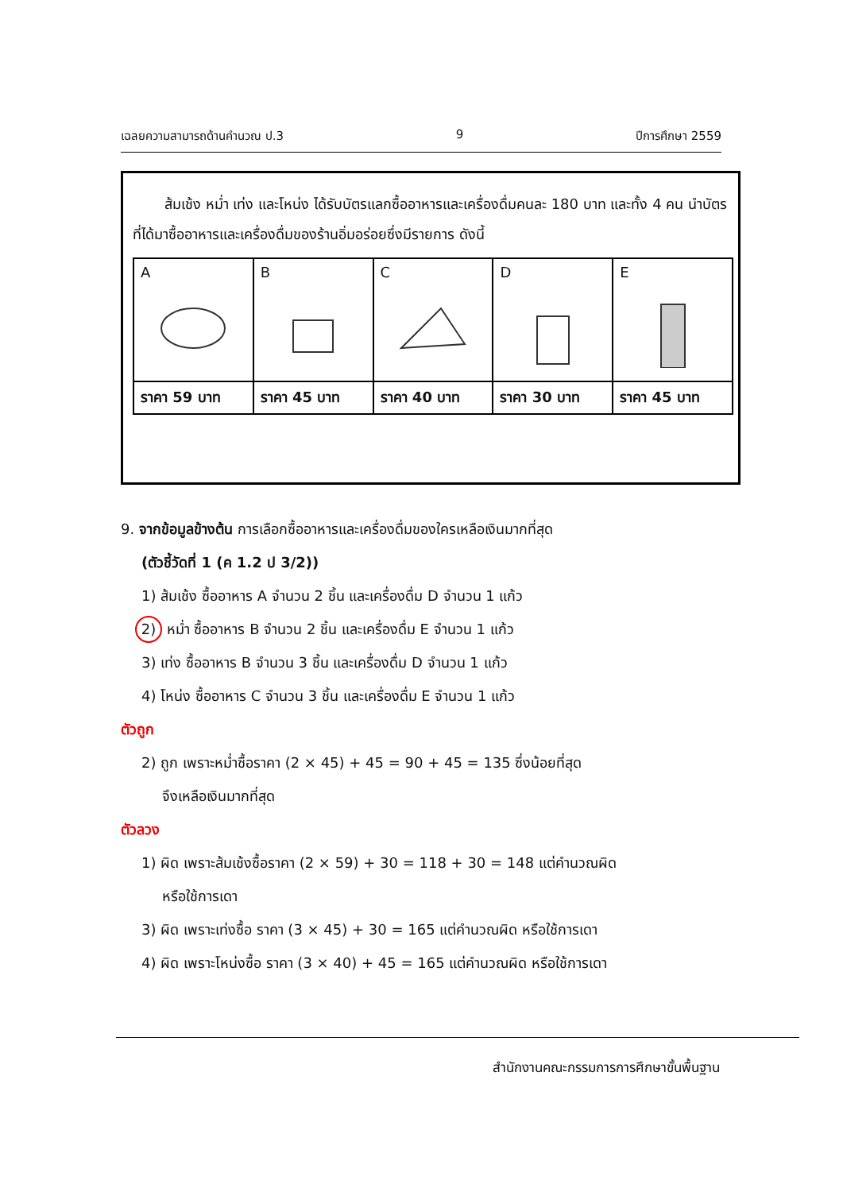เฉลยความสามารถด้านคำนวณ ป.3 9 ปีการศึกษา 2559
ส้มเช้ง หม่ำ เท่ง และโหน่ง ได้รับบัตรแลกซื้ออาหารและเครื่องดื่มคนละ 180 บาท และทั้ง 4 คน นำบัตรที่ได้มาซื้ออาหารและเครื่องดื่มของร้านอิ่มอร่อยซึ่งมีรายการ ดังนี้
| A | B | C | D | E |
| ราคา 59 บาท | ราคา 45 บาท | ราคา 40 บาท | ราคา 30 บาท | ราคา 45 บาท |
9. จากข้อมูลข้างต้น การเลือกซื้ออาหารและเครื่องดื่มของใครเหลือเงินมากที่สุด
(ตัวชี้วัดที่ 1 (ค 1.2 ป 3/2))
1) ส้มเช้ง ซื้ออาหาร A จำนวน 2 ชิ้น และเครื่องดื่ม D จำนวน 1 แก้ว
2) หม่ำ ซื้ออาหาร B จำนวน 2 ชิ้น และเครื่องดื่ม E จำนวน 1 แก้ว
3) เท่ง ซื้ออาหาร B จำนวน 3 ชิ้น และเครื่องดื่ม D จำนวน 1 แก้ว
4) โหน่ง ซื้ออาหาร C จำนวน 3 ชิ้น และเครื่องดื่ม E จำนวน 1 แก้ว
ตัวถูก
2) ถูก เพราะหม่ำซื้อราคา (2 × 45) + 45 = 90 + 45 = 135 ซึ่งน้อยที่สุด
จึงเหลือเงินมากที่สุด
ตัวลวง
1) ผิด เพราะส้มเช้งซื้อราคา (2 × 59) + 30 = 118 + 30 = 148 แต่คำนวณผิด
หรือใช้การเดา
3) ผิด เพราะเท่งซื้อ ราคา (3 × 45) + 30 = 165 แต่คำนวณผิด หรือใช้การเดา
4) ผิด เพราะโหน่งซื้อ ราคา (3 × 40) + 45 = 165 แต่คำนวณผิด หรือใช้การเดา
สำนักงานคณะกรรมการการศึกษาขั้นพื้นฐาน